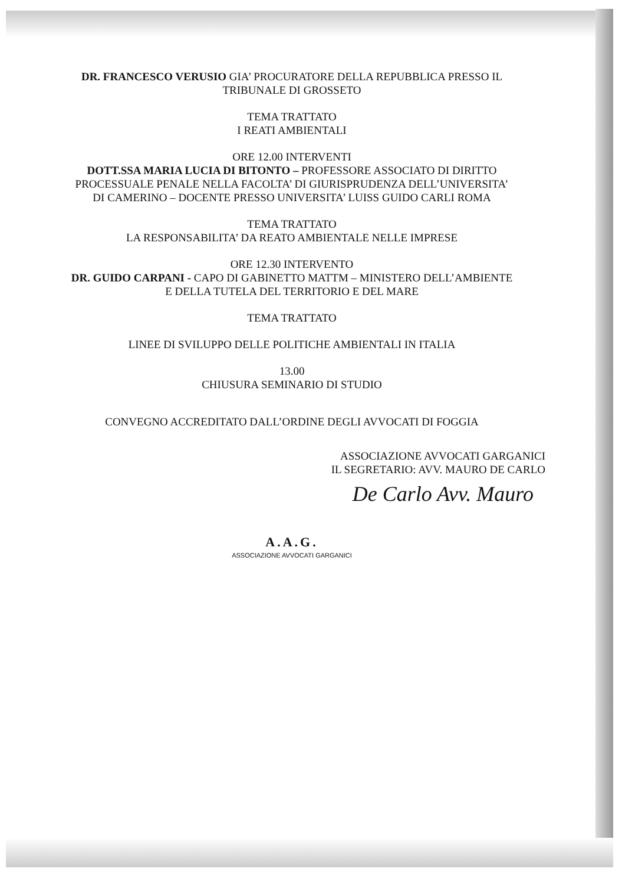DR. FRANCESCO VERUSIO GIA’ PROCURATORE DELLA REPUBBLICA PRESSO IL
TRIBUNALE DI GROSSETO
TEMA TRATTATO
I REATI AMBIENTALI
ORE 12.00 INTERVENTI
DOTT.SSA MARIA LUCIA DI BITONTO – PROFESSORE ASSOCIATO DI DIRITTO
PROCESSUALE PENALE NELLA FACOLTA’ DI GIURISPRUDENZA DELL’UNIVERSITA’
DI CAMERINO – DOCENTE PRESSO UNIVERSITA’ LUISS GUIDO CARLI ROMA
TEMA TRATTATO
LA RESPONSABILITA’ DA REATO AMBIENTALE NELLE IMPRESE
ORE 12.30 INTERVENTO
DR. GUIDO CARPANI - CAPO DI GABINETTO MATTM – MINISTERO DELL’AMBIENTE
E DELLA TUTELA DEL TERRITORIO E DEL MARE
TEMA TRATTATO
LINEE DI SVILUPPO DELLE POLITICHE AMBIENTALI IN ITALIA
13.00
CHIUSURA SEMINARIO DI STUDIO
CONVEGNO ACCREDITATO DALL’ORDINE DEGLI AVVOCATI DI FOGGIA
ASSOCIAZIONE AVVOCATI GARGANICI
IL SEGRETARIO: AVV. MAURO DE CARLO
De Carlo Avv. Mauro
A.A.G.
ASSOCIAZIONE AVVOCATI GARGANICI